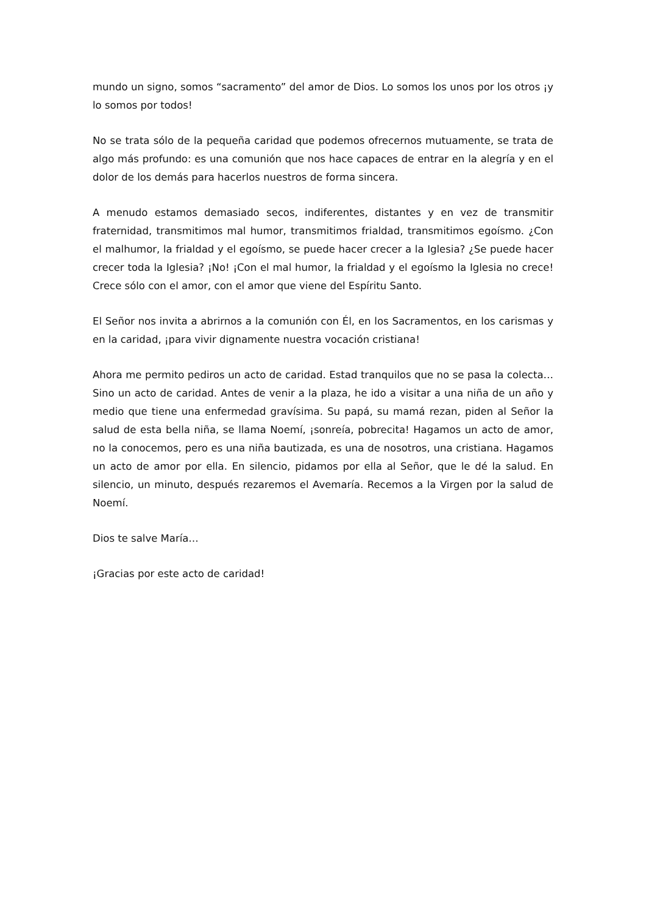mundo un signo, somos “sacramento” del amor de Dios. Lo somos los unos por los otros ¡y lo somos por todos!
No se trata sólo de la pequeña caridad que podemos ofrecernos mutuamente, se trata de algo más profundo: es una comunión que nos hace capaces de entrar en la alegría y en el dolor de los demás para hacerlos nuestros de forma sincera.
A menudo estamos demasiado secos, indiferentes, distantes y en vez de transmitir fraternidad, transmitimos mal humor, transmitimos frialdad, transmitimos egoísmo. ¿Con el malhumor, la frialdad y el egoísmo, se puede hacer crecer a la Iglesia? ¿Se puede hacer crecer toda la Iglesia? ¡No! ¡Con el mal humor, la frialdad y el egoísmo la Iglesia no crece! Crece sólo con el amor, con el amor que viene del Espíritu Santo.
El Señor nos invita a abrirnos a la comunión con Él, en los Sacramentos, en los carismas y en la caridad, ¡para vivir dignamente nuestra vocación cristiana!
Ahora me permito pediros un acto de caridad. Estad tranquilos que no se pasa la colecta… Sino un acto de caridad. Antes de venir a la plaza, he ido a visitar a una niña de un año y medio que tiene una enfermedad gravísima. Su papá, su mamá rezan, piden al Señor la salud de esta bella niña, se llama Noemí, ¡sonreía, pobrecita! Hagamos un acto de amor, no la conocemos, pero es una niña bautizada, es una de nosotros, una cristiana. Hagamos un acto de amor por ella. En silencio, pidamos por ella al Señor, que le dé la salud. En silencio, un minuto, después rezaremos el Avemaría. Recemos a la Virgen por la salud de Noemí.
Dios te salve María…
¡Gracias por este acto de caridad!